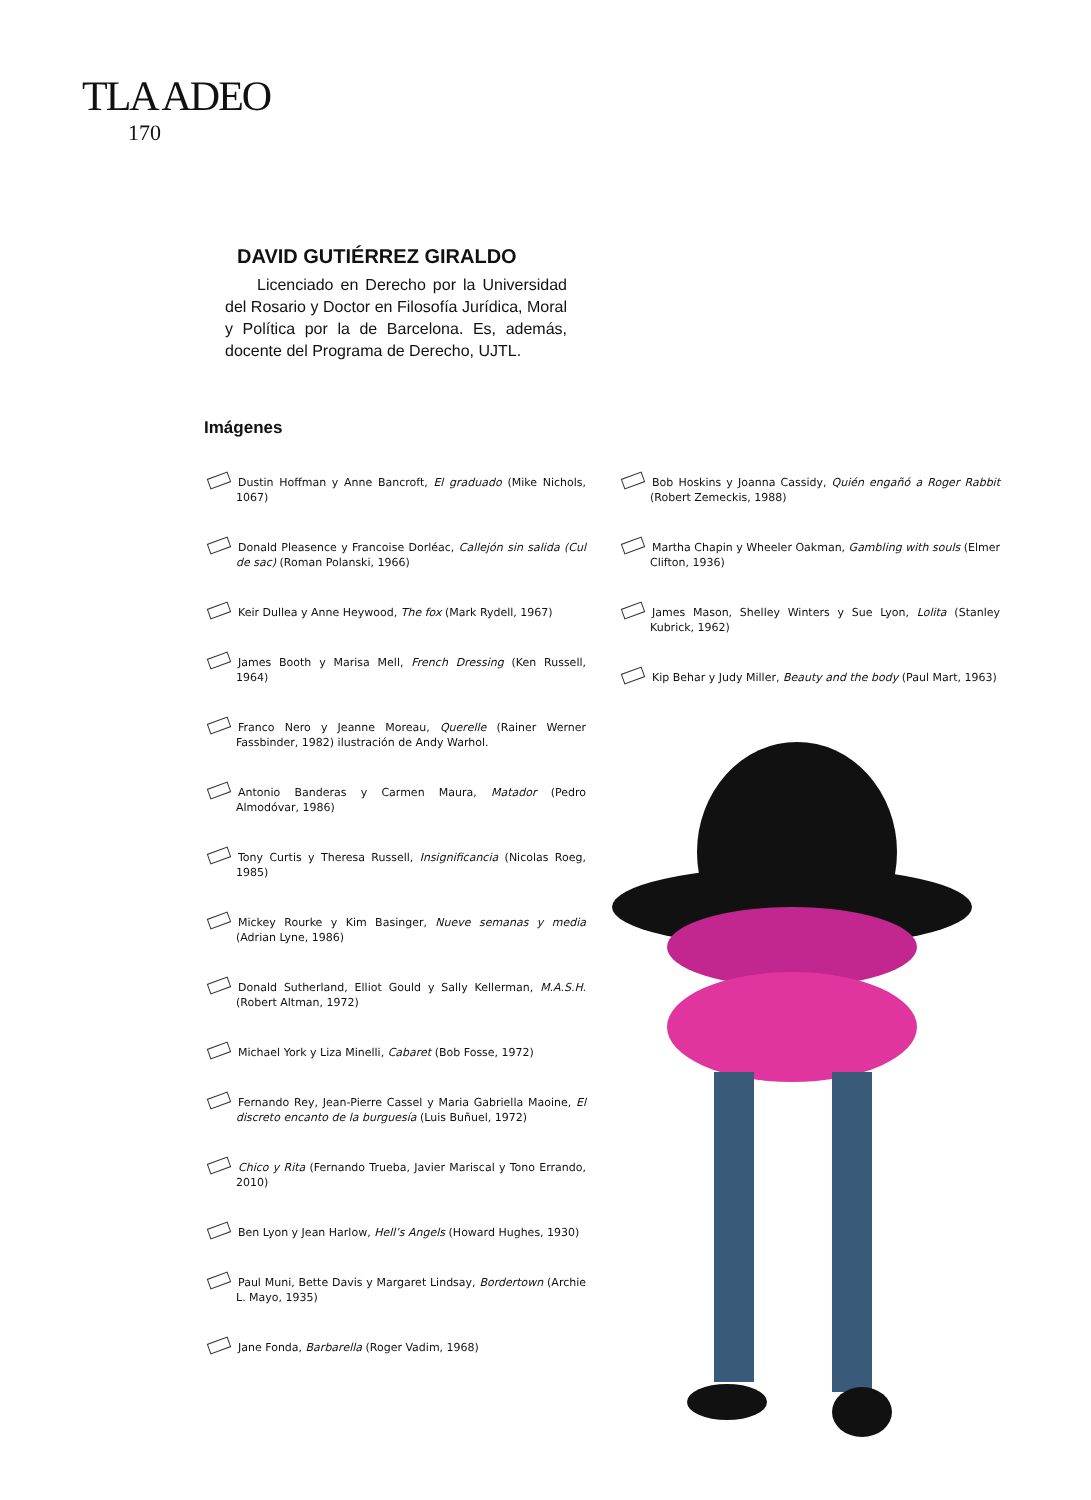TLA ADEO
170
DAVID GUTIÉRREZ GIRALDO
Licenciado en Derecho por la Universidad del Rosario y Doctor en Filosofía Jurídica, Moral y Política por la de Barcelona. Es, además, docente del Programa de Derecho, UJTL.
Imágenes
Dustin Hoffman y Anne Bancroft, El graduado (Mike Nichols, 1067)
Donald Pleasence y Francoise Dorléac, Callejón sin salida (Cul de sac) (Roman Polanski, 1966)
Keir Dullea y Anne Heywood, The fox (Mark Rydell, 1967)
James Booth y Marisa Mell, French Dressing (Ken Russell, 1964)
Franco Nero y Jeanne Moreau, Querelle (Rainer Werner Fassbinder, 1982) ilustración de Andy Warhol.
Antonio Banderas y Carmen Maura, Matador (Pedro Almodóvar, 1986)
Tony Curtis y Theresa Russell, Insignificancia (Nicolas Roeg, 1985)
Mickey Rourke y Kim Basinger, Nueve semanas y media (Adrian Lyne, 1986)
Donald Sutherland, Elliot Gould y Sally Kellerman, M.A.S.H. (Robert Altman, 1972)
Michael York y Liza Minelli, Cabaret (Bob Fosse, 1972)
Fernando Rey, Jean-Pierre Cassel y Maria Gabriella Maoine, El discreto encanto de la burguesía (Luis Buñuel, 1972)
Chico y Rita (Fernando Trueba, Javier Mariscal y Tono Errando, 2010)
Ben Lyon y Jean Harlow, Hell’s Angels (Howard Hughes, 1930)
Paul Muni, Bette Davis y Margaret Lindsay, Bordertown (Archie L. Mayo, 1935)
Jane Fonda, Barbarella (Roger Vadim, 1968)
Bob Hoskins y Joanna Cassidy, Quién engañó a Roger Rabbit (Robert Zemeckis, 1988)
Martha Chapin y Wheeler Oakman, Gambling with souls (Elmer Clifton, 1936)
James Mason, Shelley Winters y Sue Lyon, Lolita (Stanley Kubrick, 1962)
Kip Behar y Judy Miller, Beauty and the body (Paul Mart, 1963)